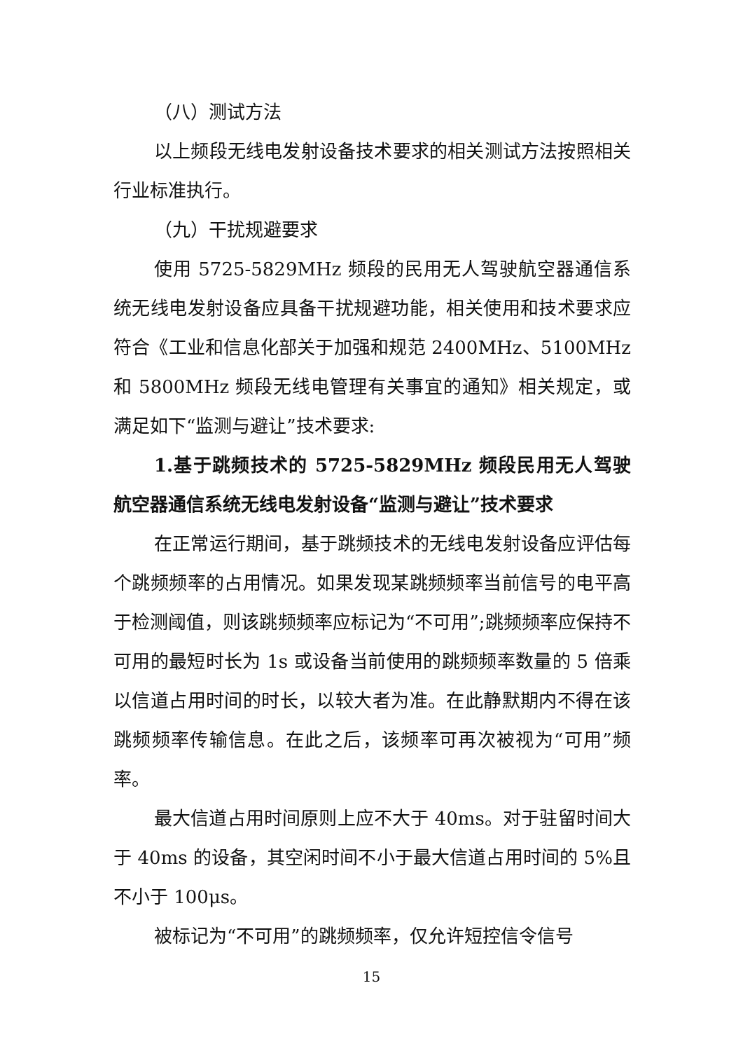（八）测试方法
以上频段无线电发射设备技术要求的相关测试方法按照相关行业标准执行。
（九）干扰规避要求
使用 5725-5829MHz 频段的民用无人驾驶航空器通信系统无线电发射设备应具备干扰规避功能，相关使用和技术要求应符合《工业和信息化部关于加强和规范 2400MHz、5100MHz 和 5800MHz 频段无线电管理有关事宜的通知》相关规定，或满足如下“监测与避让”技术要求:
1.基于跳频技术的 5725-5829MHz 频段民用无人驾驶航空器通信系统无线电发射设备“监测与避让”技术要求
在正常运行期间，基于跳频技术的无线电发射设备应评估每个跳频频率的占用情况。如果发现某跳频频率当前信号的电平高于检测阈值，则该跳频频率应标记为“不可用”;跳频频率应保持不可用的最短时长为 1s 或设备当前使用的跳频频率数量的 5 倍乘以信道占用时间的时长，以较大者为准。在此静默期内不得在该跳频频率传输信息。在此之后，该频率可再次被视为“可用”频率。
最大信道占用时间原则上应不大于 40ms。对于驻留时间大于 40ms 的设备，其空闲时间不小于最大信道占用时间的 5%且不小于 100μs。
被标记为“不可用”的跳频频率，仅允许短控信令信号
15